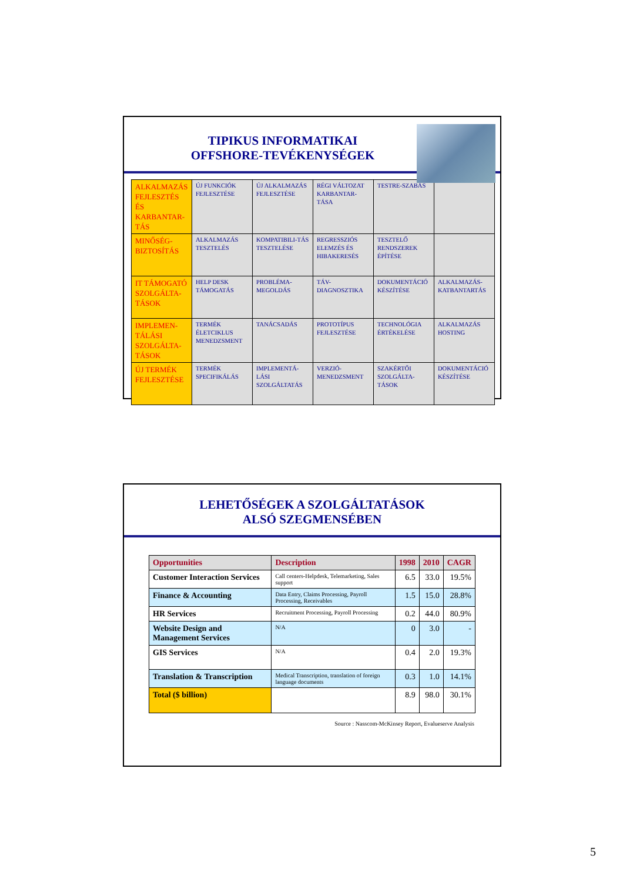TIPIKUS INFORMATIKAI
OFFSHORE-TEVÉKENYSÉGEK
| ALKALMAZÁS FEJLESZTÉS ÉS KARBANTAR-TÁS | ÚJ FUNKCIÓK FEJLESZTÉSE | ÚJ ALKALMAZÁS FEJLESZTÉSE | RÉGI VÁLTOZAT KARBANTAR-TÁSA | TESTRE-SZABÁS | |
| MINŐSÉG-BIZTOSÍTÁS | ALKALMAZÁS TESZTELÉS | KOMPATIBILI-TÁS TESZTELÉSE | REGRESSZIÓS ELEMZÉS ÉS HIBAKERESÉS | TESZTELŐ RENDSZEREK ÉPÍTÉSE | |
| IT TÁMOGATÓ SZOLGÁLTA-TÁSOK | HELP DESK TÁMOGATÁS | PROBLÉMA-MEGOLDÁS | TÁV-DIAGNOSZTIKA | DOKUMENTÁCIÓ KÉSZÍTÉSE | ALKALMAZÁS-KATBANTARTÁS |
| IMPLEMEN-TÁLÁSI SZOLGÁLTA-TÁSOK | TERMÉK ÉLETCIKLUS MENEDZSMENT | TANÁCSADÁS | PROTOTÍPUS FEJLESZTÉSE | TECHNOLÓGIA ÉRTÉKELÉSE | ALKALMAZÁS HOSTING |
| ÚJ TERMÉK FEJLESZTÉSE | TERMÉK SPECIFIKÁLÁS | IMPLEMENTÁ-LÁSI SZOLGÁLTATÁS | VERZIÓ-MENEDZSMENT | SZAKÉRTŐI SZOLGÁLTA-TÁSOK | DOKUMENTÁCIÓ KÉSZÍTÉSE |
LEHETŐSÉGEK A SZOLGÁLTATÁSOK
ALSÓ SZEGMENSÉBEN
| Opportunities | Description | 1998 | 2010 | CAGR |
| --- | --- | --- | --- | --- |
| Customer Interaction Services | Call centers-Helpdesk, Telemarketing, Sales support | 6.5 | 33.0 | 19.5% |
| Finance & Accounting | Data Entry, Claims Processing, Payroll Processing, Receivables | 1.5 | 15.0 | 28.8% |
| HR Services | Recruitment Processing, Payroll Processing | 0.2 | 44.0 | 80.9% |
| Website Design and Management Services | N/A | 0 | 3.0 | - |
| GIS Services | N/A | 0.4 | 2.0 | 19.3% |
| Translation & Transcription | Medical Transcription, translation of foreign language documents | 0.3 | 1.0 | 14.1% |
| Total ($ billion) | | 8.9 | 98.0 | 30.1% |
Source : Nasscom-McKinsey Report, Evalueserve Analysis
5